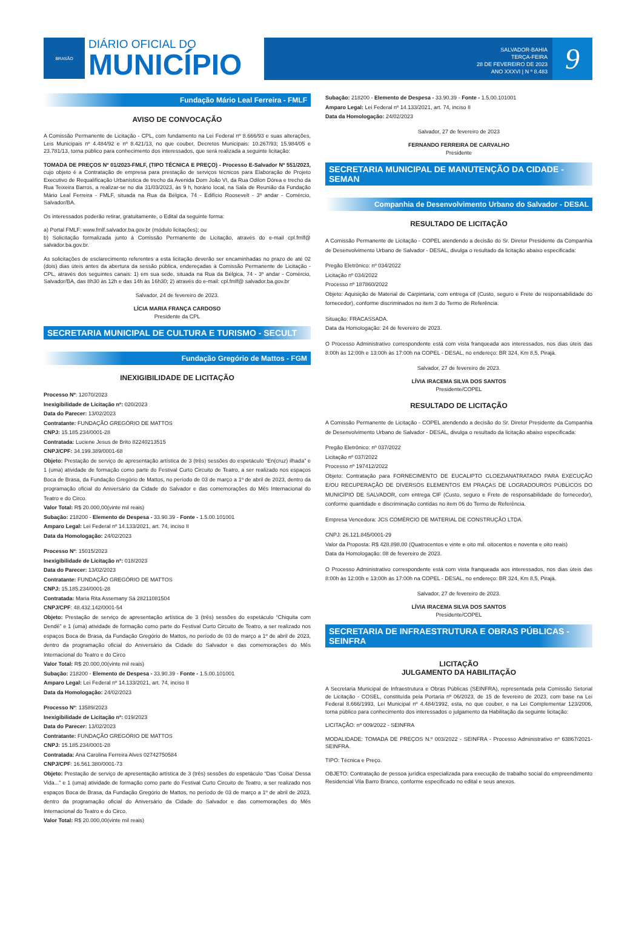BRASÃO
DIÁRIO OFICIAL DO
MUNICÍPIO
SALVADOR-BAHIA
TERÇA-FEIRA
28 DE FEVEREIRO DE 2023
ANO XXXVI | N º 8.483
9
Fundação Mário Leal Ferreira - FMLF
AVISO DE CONVOCAÇÃO
A Comissão Permanente de Licitação - CPL, com fundamento na Lei Federal nº 8.666/93 e suas alterações, Leis Municipais nº 4.484/92 e nº 8.421/13, no que couber, Decretos Municipais: 10.267/93; 15.984/05 e 23.781/13, torna público para conhecimento dos interessados, que será realizada a seguinte licitação:
TOMADA DE PREÇOS Nº 01/2023-FMLF, (TIPO TÉCNICA E PREÇO) - Processo E-Salvador Nº 551/2023, cujo objeto é a Contratação de empresa para prestação de serviços técnicos para Elaboração de Projeto Executivo de Requalificação Urbanística de trecho da Avenida Dom João VI, da Rua Odilon Dórea e trecho da Rua Teixeira Barros, a realizar-se no dia 31/03/2023, às 9 h, horário local, na Sala de Reunião da Fundação Mário Leal Ferreira - FMLF, situada na Rua da Bélgica, 74 - Edifício Roosevelt - 3º andar - Comércio, Salvador/BA.
Os interessados poderão retirar, gratuitamente, o Edital da seguinte forma:
a) Portal FMLF: www.fmlf.salvador.ba.gov.br (módulo licitações); ou
b) Solicitação formalizada junto à Comissão Permanente de Licitação, através do e-mail cpl.fmlf@ salvador.ba.gov.br.
As solicitações de esclarecimento referentes a esta licitação deverão ser encaminhadas no prazo de até 02 (dois) dias úteis antes da abertura da sessão pública, endereçadas à Comissão Permanente de Licitação - CPL, através dos seguintes canais: 1) em sua sede, situada na Rua da Bélgica, 74 - 3º andar - Comércio, Salvador/BA, das 8h30 às 12h e das 14h às 16h30; 2) através do e-mail: cpl.fmlf@ salvador.ba.gov.br
Salvador, 24 de fevereiro de 2023.
LÍCIA MARIA FRANÇA CARDOSO
Presidente da CPL
SECRETARIA MUNICIPAL DE CULTURA E TURISMO - SECULT
Fundação Gregório de Mattos - FGM
INEXIGIBILIDADE DE LICITAÇÃO
Processo Nº: 12070/2023
Inexigibilidade de Licitação nº: 020/2023
Data do Parecer: 13/02/2023
Contratante: FUNDAÇÃO GREGÓRIO DE MATTOS
CNPJ: 15.185.234/0001-28
Contratada: Luciene Jesus de Brito 82240213515
CNPJ/CPF: 34.199.389/0001-68
Objeto: Prestação de serviço de apresentação artística de 3 (três) sessões do espetáculo “En(cruz) ilhada” e 1 (uma) atividade de formação como parte do Festival Curto Circuito de Teatro, a ser realizado nos espaços Boca de Brasa, da Fundação Gregório de Mattos, no período de 03 de março a 1º de abril de 2023, dentro da programação oficial do Aniversário da Cidade do Salvador e das comemorações do Mês Internacional do Teatro e do Circo.
Valor Total: R$ 20.000,00(vinte mil reais)
Subação: 218200 - Elemento de Despesa - 33.90.39 - Fonte - 1.5.00.101001
Amparo Legal: Lei Federal nº 14.133/2021, art. 74, inciso II
Data da Homologação: 24/02/2023
Processo Nº: 15015/2023
Inexigibilidade de Licitação nº: 018/2023
Data do Parecer: 13/02/2023
Contratante: FUNDAÇÃO GREGÓRIO DE MATTOS
CNPJ: 15.185.234/0001-28
Contratada: Maria Rita Assemany Sá 28211081504
CNPJ/CPF: 48.432.142/0001-54
Objeto: Prestação de serviço de apresentação artística de 3 (três) sessões do espetáculo “Chiquita com Dendê” e 1 (uma) atividade de formação como parte do Festival Curto Circuito de Teatro, a ser realizado nos espaços Boca de Brasa, da Fundação Gregório de Mattos, no período de 03 de março a 1º de abril de 2023, dentro da programação oficial do Aniversário da Cidade do Salvador e das comemorações do Mês Internacional do Teatro e do Circo
Valor Total: R$ 20.000,00(vinte mil reais)
Subação: 218200 - Elemento de Despesa - 33.90.39 - Fonte - 1.5.00.101001
Amparo Legal: Lei Federal nº 14.133/2021, art. 74, inciso II
Data da Homologação: 24/02/2023
Processo Nº: 13589/2023
Inexigibilidade de Licitação nº: 019/2023
Data do Parecer: 13/02/2023
Contratante: FUNDAÇÃO GREGÓRIO DE MATTOS
CNPJ: 15.185.234/0001-28
Contratada: Ana Carolina Ferreira Alves 02742750584
CNPJ/CPF: 16.561.380/0001-73
Objeto: Prestação de serviço de apresentação artística de 3 (três) sessões do espetáculo “Das ‘Coisa’ Dessa Vida...” e 1 (uma) atividade de formação como parte do Festival Curto Circuito de Teatro, a ser realizado nos espaços Boca de Brasa, da Fundação Gregório de Mattos, no período de 03 de março a 1º de abril de 2023, dentro da programação oficial do Aniversário da Cidade do Salvador e das comemorações do Mês Internacional do Teatro e do Circo.
Valor Total: R$ 20.000,00(vinte mil reais)
Subação: 218200 - Elemento de Despesa - 33.90.39 - Fonte - 1.5.00.101001
Amparo Legal: Lei Federal nº 14.133/2021, art. 74, inciso II
Data da Homologação: 24/02/2023
Salvador, 27 de fevereiro de 2023
FERNANDO FERREIRA DE CARVALHO
Presidente
SECRETARIA MUNICIPAL DE MANUTENÇÃO DA CIDADE - SEMAN
Companhia de Desenvolvimento Urbano do Salvador - DESAL
RESULTADO DE LICITAÇÃO
A Comissão Permanente de Licitação - COPEL atendendo a decisão do Sr. Diretor Presidente da Companhia de Desenvolvimento Urbano de Salvador - DESAL, divulga o resultado da licitação abaixo especificada:
Pregão Eletrônico: nº 034/2022
Licitação nº 034/2022
Processo nº 187860/2022
Objeto: Aquisição de Material de Carpintaria, com entrega cif (Custo, seguro e Frete de responsabilidade do fornecedor), conforme discriminados no item 3 do Termo de Referência.
Situação: FRACASSADA.
Data da Homologação: 24 de fevereiro de 2023.
O Processo Administrativo correspondente está com vista franqueada aos interessados, nos dias úteis das 8:00h às 12:00h e 13:00h às 17:00h na COPEL - DESAL, no endereço: BR 324, Km 8,5, Pirajá.
Salvador, 27 de fevereiro de 2023.
LÍVIA IRACEMA SILVA DOS SANTOS
Presidente/COPEL
RESULTADO DE LICITAÇÃO
A Comissão Permanente de Licitação - COPEL atendendo a decisão do Sr. Diretor Presidente da Companhia de Desenvolvimento Urbano de Salvador - DESAL, divulga o resultado da licitação abaixo especificada:
Pregão Eletrônico: nº 037/2022
Licitação nº 037/2022
Processo nº 197412/2022
Objeto: Contratação para FORNECIMENTO DE EUCALIPTO CLOEZIANATRATADO PARA EXECUÇÃO E/OU RECUPERAÇÃO DE DIVERSOS ELEMENTOS EM PRAÇAS DE LOGRADOUROS PÚBLICOS DO MUNICÍPIO DE SALVADOR, com entrega CIF (Custo, seguro e Frete de responsabilidade do fornecedor), conforme quantidade e discriminação contidas no item 06 do Termo de Referência.
Empresa Vencedora: JCS COMÉRCIO DE MATERIAL DE CONSTRUÇÃO LTDA.
CNPJ: 26.121.845/0001-29
Valor da Proposta: R$ 428.898,00 (Quatrocentos e vinte e oito mil. oitocentos e noventa e oito reais)
Data da Homologação: 08 de fevereiro de 2023.
O Processo Administrativo correspondente está com vista franqueada aos interessados, nos dias úteis das 8:00h às 12:00h e 13:00h às 17:00h na COPEL - DESAL, no endereço: BR 324, Km 8,5, Pirajá.
Salvador, 27 de fevereiro de 2023.
LÍVIA IRACEMA SILVA DOS SANTOS
Presidente/COPEL
SECRETARIA DE INFRAESTRUTURA E OBRAS PÚBLICAS - SEINFRA
LICITAÇÃO
JULGAMENTO DA HABILITAÇÃO
A Secretaria Municipal de Infraestrutura e Obras Públicas (SEINFRA), representada pela Comissão Setorial de Licitação - COSEL, constituída pela Portaria nº 06/2023, de 15 de fevereiro de 2023, com base na Lei Federal 8.666/1993, Lei Municipal nº 4.484/1992, esta, no que couber, e na Lei Complementar 123/2006, torna público para conhecimento dos interessados o julgamento da Habilitação da seguinte licitação:
LICITAÇÃO: nº 009/2022 - SEINFRA
MODALIDADE: TOMADA DE PREÇOS N.º 003/2022 - SEINFRA - Processo Administrativo nº 63867/2021-SEINFRA.
TIPO: Técnica e Preço.
OBJETO: Contratação de pessoa jurídica especializada para execução de trabalho social do empreendimento Residencial Vila Barro Branco, conforme especificado no edital e seus anexos.